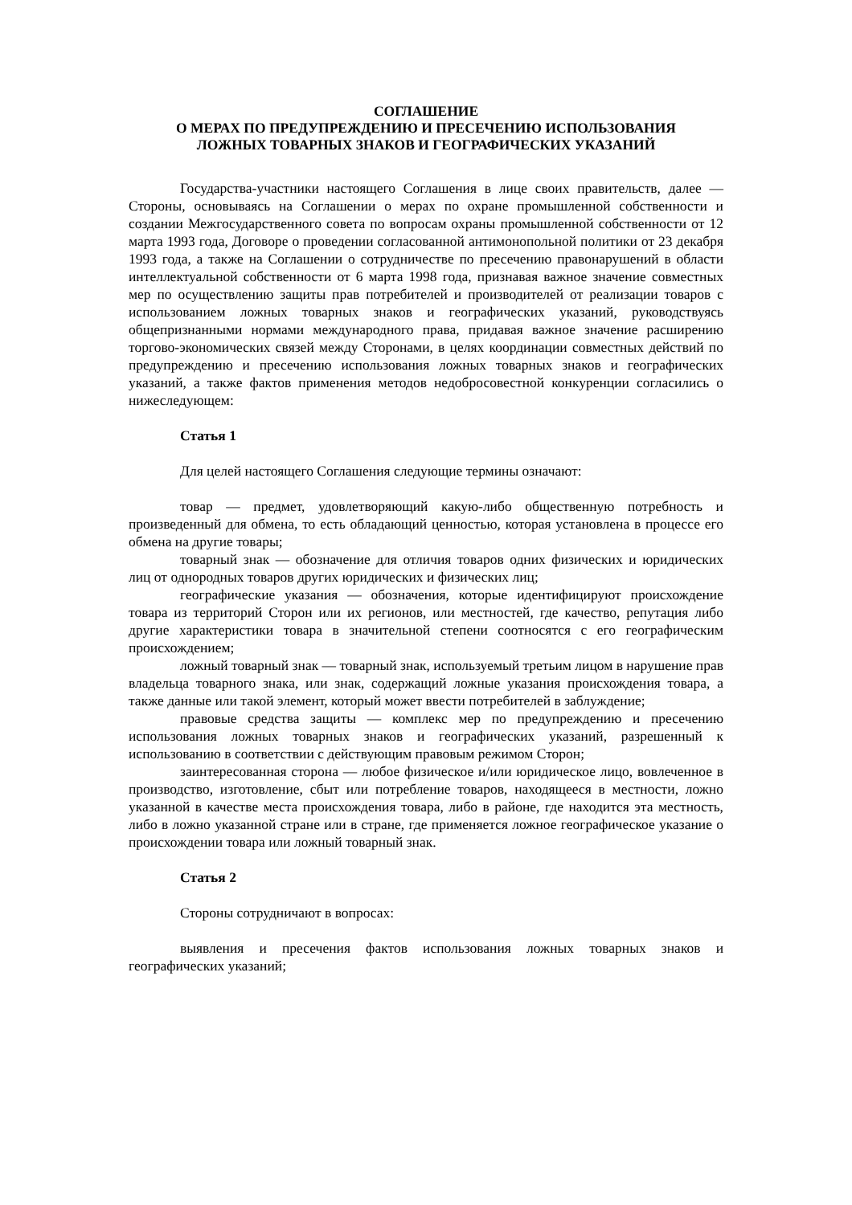СОГЛАШЕНИЕ
О МЕРАХ ПО ПРЕДУПРЕЖДЕНИЮ И ПРЕСЕЧЕНИЮ ИСПОЛЬЗОВАНИЯ
ЛОЖНЫХ ТОВАРНЫХ ЗНАКОВ И ГЕОГРАФИЧЕСКИХ УКАЗАНИЙ
Государства-участники настоящего Соглашения в лице своих правительств, далее — Стороны, основываясь на Соглашении о мерах по охране промышленной собственности и создании Межгосударственного совета по вопросам охраны промышленной собственности от 12 марта 1993 года, Договоре о проведении согласованной антимонопольной политики от 23 декабря 1993 года, а также на Соглашении о сотрудничестве по пресечению правонарушений в области интеллектуальной собственности от 6 марта 1998 года, признавая важное значение совместных мер по осуществлению защиты прав потребителей и производителей от реализации товаров с использованием ложных товарных знаков и географических указаний, руководствуясь общепризнанными нормами международного права, придавая важное значение расширению торгово-экономических связей между Сторонами, в целях координации совместных действий по предупреждению и пресечению использования ложных товарных знаков и географических указаний, а также фактов применения методов недобросовестной конкуренции согласились о нижеследующем:
Статья 1
Для целей настоящего Соглашения следующие термины означают:
товар — предмет, удовлетворяющий какую-либо общественную потребность и произведенный для обмена, то есть обладающий ценностью, которая установлена в процессе его обмена на другие товары;
товарный знак — обозначение для отличия товаров одних физических и юридических лиц от однородных товаров других юридических и физических лиц;
географические указания — обозначения, которые идентифицируют происхождение товара из территорий Сторон или их регионов, или местностей, где качество, репутация либо другие характеристики товара в значительной степени соотносятся с его географическим происхождением;
ложный товарный знак — товарный знак, используемый третьим лицом в нарушение прав владельца товарного знака, или знак, содержащий ложные указания происхождения товара, а также данные или такой элемент, который может ввести потребителей в заблуждение;
правовые средства защиты — комплекс мер по предупреждению и пресечению использования ложных товарных знаков и географических указаний, разрешенный к использованию в соответствии с действующим правовым режимом Сторон;
заинтересованная сторона — любое физическое и/или юридическое лицо, вовлеченное в производство, изготовление, сбыт или потребление товаров, находящееся в местности, ложно указанной в качестве места происхождения товара, либо в районе, где находится эта местность, либо в ложно указанной стране или в стране, где применяется ложное географическое указание о происхождении товара или ложный товарный знак.
Статья 2
Стороны сотрудничают в вопросах:
выявления и пресечения фактов использования ложных товарных знаков и географических указаний;